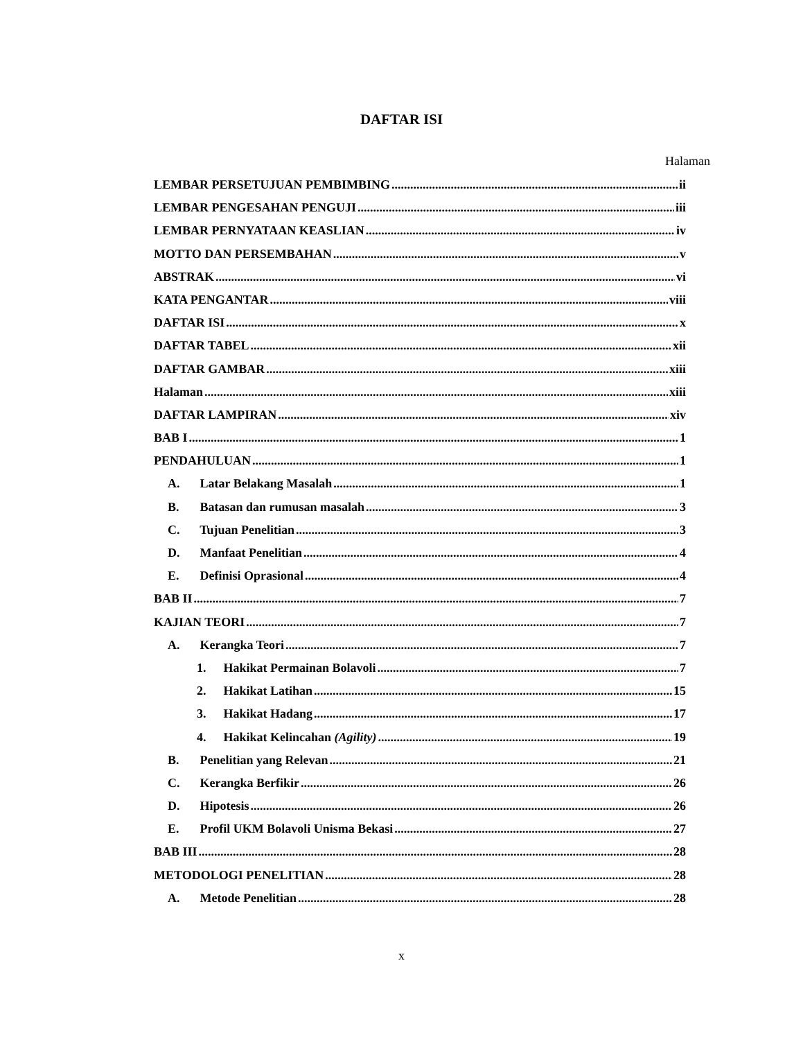DAFTAR ISI
Halaman
LEMBAR PERSETUJUAN PEMBIMBING ii
LEMBAR PENGESAHAN PENGUJI iii
LEMBAR PERNYATAAN KEASLIAN iv
MOTTO DAN PERSEMBAHAN v
ABSTRAK vi
KATA PENGANTAR viii
DAFTAR ISI x
DAFTAR TABEL xii
DAFTAR GAMBAR xiii
Halaman xiii
DAFTAR LAMPIRAN xiv
BAB I 1
PENDAHULUAN 1
A. Latar Belakang Masalah 1
B. Batasan dan rumusan masalah 3
C. Tujuan Penelitian 3
D. Manfaat Penelitian 4
E. Definisi Oprasional 4
BAB II 7
KAJIAN TEORI 7
A. Kerangka Teori 7
1. Hakikat Permainan Bolavoli 7
2. Hakikat Latihan 15
3. Hakikat Hadang 17
4. Hakikat Kelincahan (Agility) 19
B. Penelitian yang Relevan 21
C. Kerangka Berfikir 26
D. Hipotesis 26
E. Profil UKM Bolavoli Unisma Bekasi 27
BAB III 28
METODOLOGI PENELITIAN 28
A. Metode Penelitian 28
x